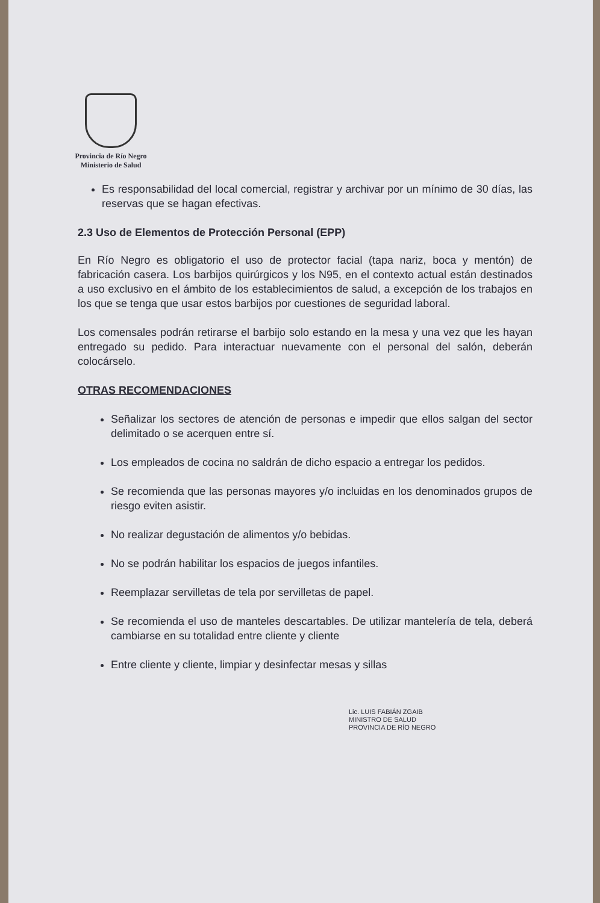Provincia de Río Negro
Ministerio de Salud
Es responsabilidad del local comercial, registrar y archivar por un mínimo de 30 días, las reservas que se hagan efectivas.
2.3 Uso de Elementos de Protección Personal (EPP)
En Río Negro es obligatorio el uso de protector facial (tapa nariz, boca y mentón) de fabricación casera. Los barbijos quirúrgicos y los N95, en el contexto actual están destinados a uso exclusivo en el ámbito de los establecimientos de salud, a excepción de los trabajos en los que se tenga que usar estos barbijos por cuestiones de seguridad laboral.
Los comensales podrán retirarse el barbijo solo estando en la mesa y una vez que les hayan entregado su pedido. Para interactuar nuevamente con el personal del salón, deberán colocárselo.
OTRAS RECOMENDACIONES
Señalizar los sectores de atención de personas e impedir que ellos salgan del sector delimitado o se acerquen entre sí.
Los empleados de cocina no saldrán de dicho espacio a entregar los pedidos.
Se recomienda que las personas mayores y/o incluidas en los denominados grupos de riesgo eviten asistir.
No realizar degustación de alimentos y/o bebidas.
No se podrán habilitar los espacios de juegos infantiles.
Reemplazar servilletas de tela por servilletas de papel.
Se recomienda el uso de manteles descartables. De utilizar mantelería de tela, deberá cambiarse en su totalidad entre cliente y cliente
Entre cliente y cliente, limpiar y desinfectar mesas y sillas
Lic. LUIS FABIÁN ZGAIB
MINISTRO DE SALUD
PROVINCIA DE RÍO NEGRO